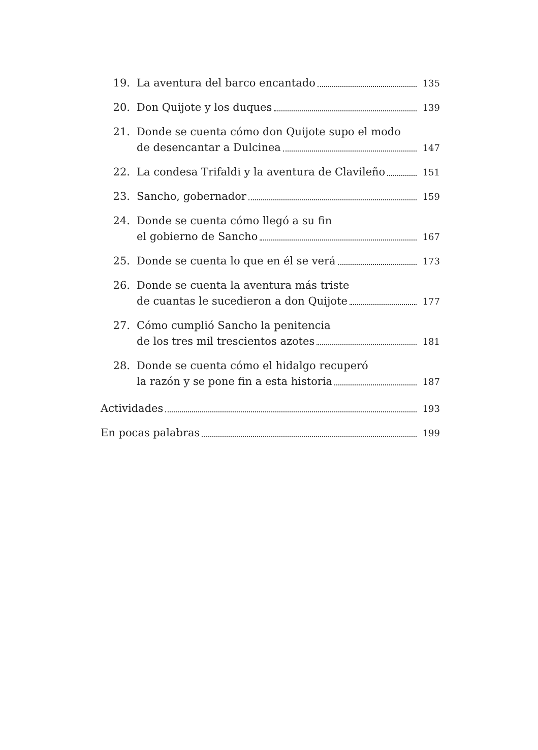19.
La aventura del barco encantado 135
20.
Don Quijote y los duques 139
21. Donde se cuenta cómo don Quijote supo el modo
de desencantar a Dulcinea 147
22.
La condesa Trifaldi y la aventura de Clavileño 151
23.
Sancho, gobernador 159
24. Donde se cuenta cómo llegó a su fin
el gobierno de Sancho 167
25.
Donde se cuenta lo que en él se verá 173
26. Donde se cuenta la aventura más triste
de cuantas le sucedieron a don Quijote 177
27. Cómo cumplió Sancho la penitencia
de los tres mil trescientos azotes 181
28. Donde se cuenta cómo el hidalgo recuperó
la razón y se pone fin a esta historia 187
Actividades 193
En pocas palabras 199